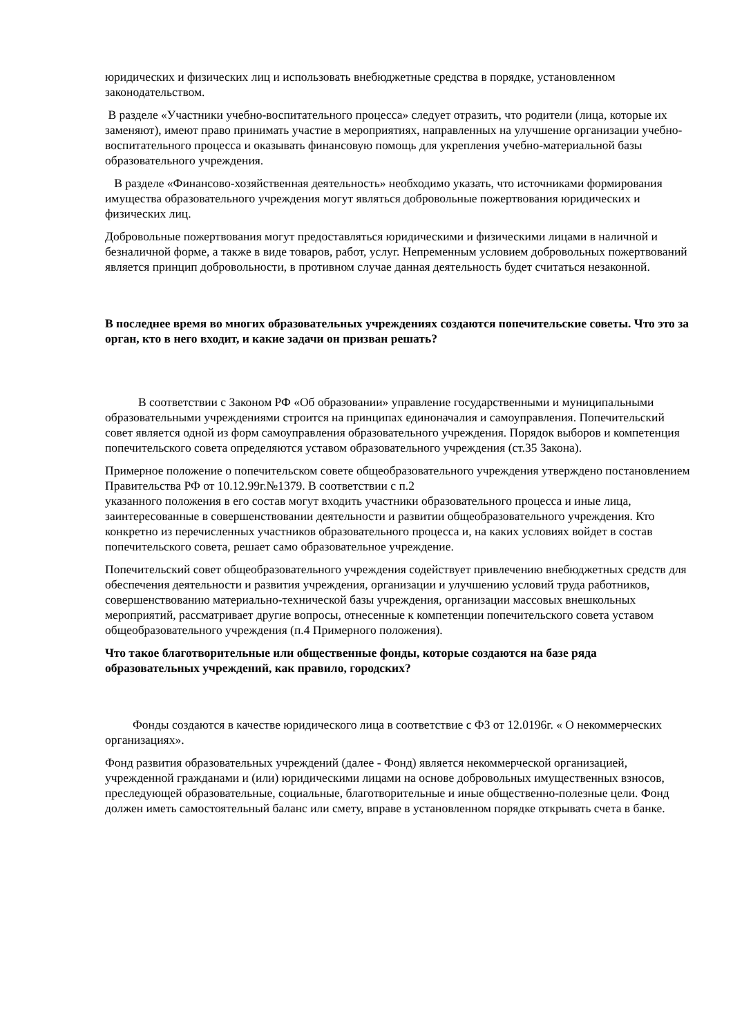юридических и физических лиц и использовать внебюджетные средства в порядке, установленном законодательством.
В разделе «Участники учебно-воспитательного процесса» следует отразить, что родители (лица, которые их заменяют), имеют право принимать участие в мероприятиях, направленных на улучшение организации учебно-воспитательного процесса и оказывать финансовую помощь для укрепления учебно-материальной базы образовательного учреждения.
В разделе «Финансово-хозяйственная деятельность» необходимо указать, что источниками формирования имущества образовательного учреждения могут являться добровольные пожертвования юридических и физических лиц.
Добровольные пожертвования могут предоставляться юридическими и физическими лицами в наличной и безналичной форме, а также в виде товаров, работ, услуг. Непременным условием добровольных пожертвований является принцип добровольности, в противном случае данная деятельность будет считаться незаконной.
В последнее время во многих образовательных учреждениях создаются попечительские советы. Что это за орган, кто в него входит, и какие задачи он призван решать?
В соответствии с Законом РФ «Об образовании» управление государственными и муниципальными образовательными учреждениями строится на принципах единоначалия и самоуправления. Попечительский совет является одной из форм самоуправления образовательного учреждения. Порядок выборов и компетенция попечительского совета определяются уставом образовательного учреждения (ст.35 Закона).
Примерное положение о попечительском совете общеобразовательного учреждения утверждено постановлением Правительства РФ от 10.12.99г.№1379. В соответствии с п.2
указанного положения в его состав могут входить участники образовательного процесса и иные лица, заинтересованные в совершенствовании деятельности и развитии общеобразовательного учреждения. Кто конкретно из перечисленных участников образовательного процесса и, на каких условиях войдет в состав попечительского совета, решает само образовательное учреждение.
Попечительский совет общеобразовательного учреждения содействует привлечению внебюджетных средств для обеспечения деятельности и развития учреждения, организации и улучшению условий труда работников, совершенствованию материально-технической базы учреждения, организации массовых внешкольных мероприятий, рассматривает другие вопросы, отнесенные к компетенции попечительского совета уставом общеобразовательного учреждения (п.4 Примерного положения).
Что такое благотворительные или общественные фонды, которые создаются на базе ряда образовательных учреждений, как правило, городских?
Фонды создаются в качестве юридического лица в соответствие с ФЗ от 12.0196г. « О некоммерческих организациях».
Фонд развития образовательных учреждений (далее - Фонд) является некоммерческой организацией, учрежденной гражданами и (или) юридическими лицами на основе добровольных имущественных взносов, преследующей образовательные, социальные, благотворительные и иные общественно-полезные цели. Фонд должен иметь самостоятельный баланс или смету, вправе в установленном порядке открывать счета в банке.